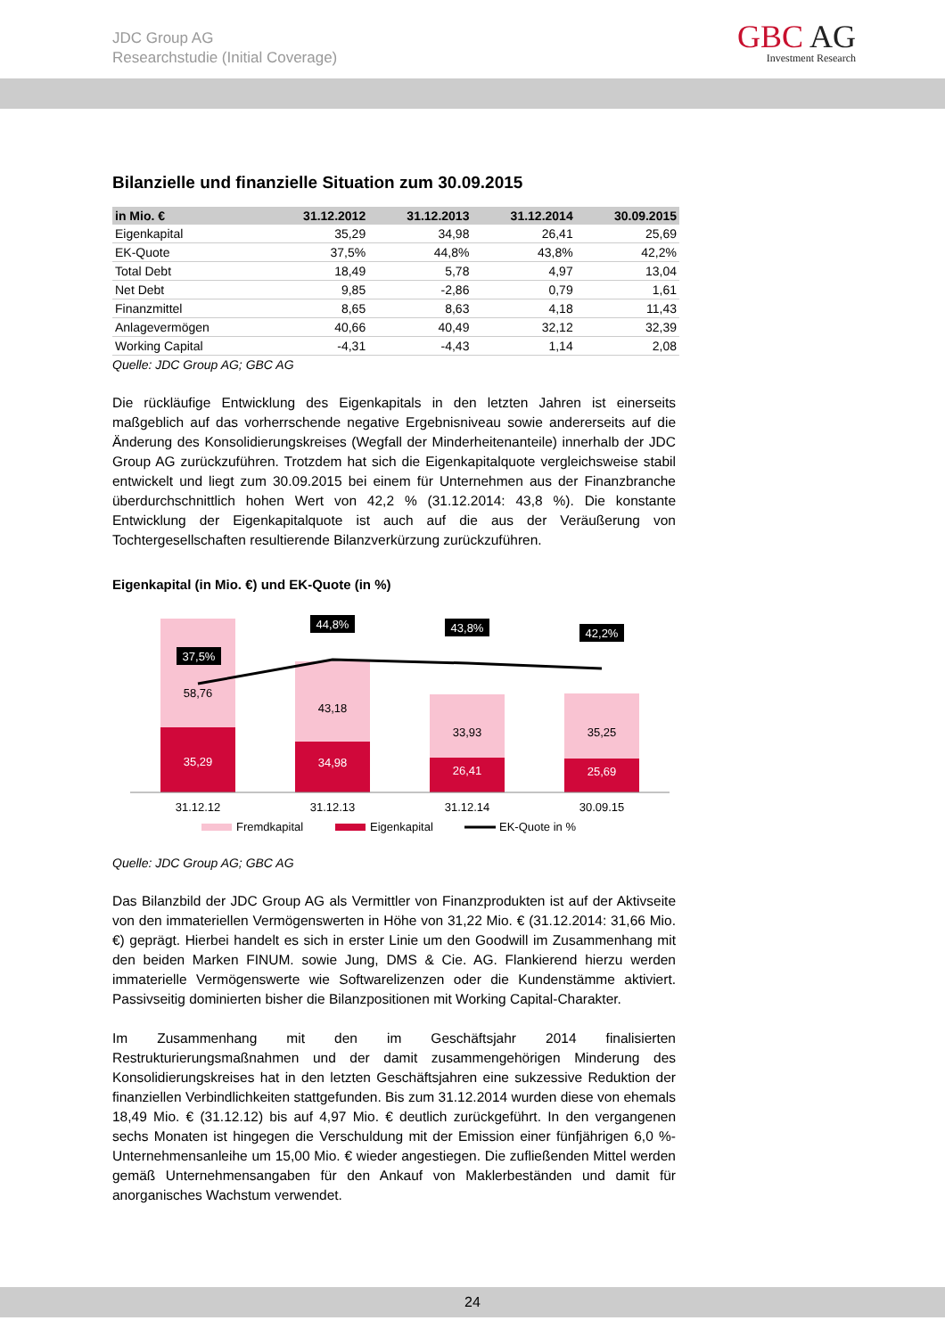JDC Group AG
Researchstudie (Initial Coverage)
GBC AG
Investment Research
Bilanzielle und finanzielle Situation zum 30.09.2015
| in Mio. € | 31.12.2012 | 31.12.2013 | 31.12.2014 | 30.09.2015 |
| --- | --- | --- | --- | --- |
| Eigenkapital | 35,29 | 34,98 | 26,41 | 25,69 |
| EK-Quote | 37,5% | 44,8% | 43,8% | 42,2% |
| Total Debt | 18,49 | 5,78 | 4,97 | 13,04 |
| Net Debt | 9,85 | -2,86 | 0,79 | 1,61 |
| Finanzmittel | 8,65 | 8,63 | 4,18 | 11,43 |
| Anlagevermögen | 40,66 | 40,49 | 32,12 | 32,39 |
| Working Capital | -4,31 | -4,43 | 1,14 | 2,08 |
Quelle: JDC Group AG; GBC AG
Die rückläufige Entwicklung des Eigenkapitals in den letzten Jahren ist einerseits maßgeblich auf das vorherrschende negative Ergebnisniveau sowie andererseits auf die Änderung des Konsolidierungskreises (Wegfall der Minderheitenanteile) innerhalb der JDC Group AG zurückzuführen. Trotzdem hat sich die Eigenkapitalquote vergleichsweise stabil entwickelt und liegt zum 30.09.2015 bei einem für Unternehmen aus der Finanzbranche überdurchschnittlich hohen Wert von 42,2 % (31.12.2014: 43,8 %). Die konstante Entwicklung der Eigenkapitalquote ist auch auf die aus der Veräußerung von Tochtergesellschaften resultierende Bilanzverkürzung zurückzuführen.
Eigenkapital (in Mio. €) und EK-Quote (in %)
58,76
35,29
43,18
34,98
33,93
26,41
35,25
25,69
37,5%
44,8%
43,8%
42,2%
31.12.12
31.12.13
31.12.14
30.09.15
Fremdkapital
Eigenkapital
EK-Quote in %
Quelle: JDC Group AG; GBC AG
Das Bilanzbild der JDC Group AG als Vermittler von Finanzprodukten ist auf der Aktivseite von den immateriellen Vermögenswerten in Höhe von 31,22 Mio. € (31.12.2014: 31,66 Mio. €) geprägt. Hierbei handelt es sich in erster Linie um den Goodwill im Zusammenhang mit den beiden Marken FINUM. sowie Jung, DMS & Cie. AG. Flankierend hierzu werden immaterielle Vermögenswerte wie Softwarelizenzen oder die Kundenstämme aktiviert. Passivseitig dominierten bisher die Bilanzpositionen mit Working Capital-Charakter.
Im Zusammenhang mit den im Geschäftsjahr 2014 finalisierten Restrukturierungsmaßnahmen und der damit zusammengehörigen Minderung des Konsolidierungskreises hat in den letzten Geschäftsjahren eine sukzessive Reduktion der finanziellen Verbindlichkeiten stattgefunden. Bis zum 31.12.2014 wurden diese von ehemals 18,49 Mio. € (31.12.12) bis auf 4,97 Mio. € deutlich zurückgeführt. In den vergangenen sechs Monaten ist hingegen die Verschuldung mit der Emission einer fünfjährigen 6,0 %-Unternehmensanleihe um 15,00 Mio. € wieder angestiegen. Die zufließenden Mittel werden gemäß Unternehmensangaben für den Ankauf von Maklerbeständen und damit für anorganisches Wachstum verwendet.
24